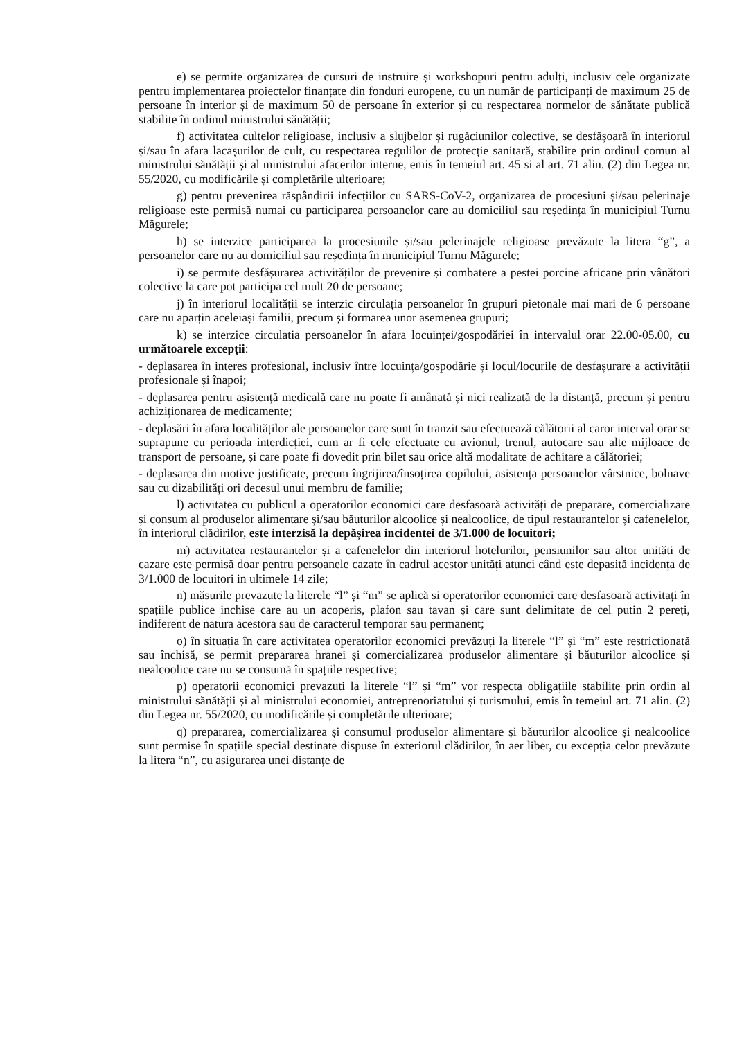e) se permite organizarea de cursuri de instruire și workshopuri pentru adulți, inclusiv cele organizate pentru implementarea proiectelor finanțate din fonduri europene, cu un număr de participanți de maximum 25 de persoane în interior și de maximum 50 de persoane în exterior și cu respectarea normelor de sănătate publică stabilite în ordinul ministrului sănătății;
f) activitatea cultelor religioase, inclusiv a slujbelor și rugăciunilor colective, se desfășoară în interiorul și/sau în afara lacașurilor de cult, cu respectarea regulilor de protecție sanitară, stabilite prin ordinul comun al ministrului sănătății și al ministrului afacerilor interne, emis în temeiul art. 45 si al art. 71 alin. (2) din Legea nr. 55/2020, cu modificările și completările ulterioare;
g) pentru prevenirea răspândirii infecțiilor cu SARS-CoV-2, organizarea de procesiuni și/sau pelerinaje religioase este permisă numai cu participarea persoanelor care au domiciliul sau reședința în municipiul Turnu Măgurele;
h) se interzice participarea la procesiunile și/sau pelerinajele religioase prevăzute la litera “g”, a persoanelor care nu au domiciliul sau reședința în municipiul Turnu Măgurele;
i) se permite desfășurarea activităților de prevenire și combatere a pestei porcine africane prin vânători colective la care pot participa cel mult 20 de persoane;
j) în interiorul localității se interzic circulația persoanelor în grupuri pietonale mai mari de 6 persoane care nu aparțin aceleiași familii, precum și formarea unor asemenea grupuri;
k) se interzice circulatia persoanelor în afara locuinței/gospodăriei în intervalul orar 22.00-05.00, cu următoarele excepții:
- deplasarea în interes profesional, inclusiv între locuința/gospodărie și locul/locurile de desfașurare a activității profesionale și înapoi;
- deplasarea pentru asistență medicală care nu poate fi amânată și nici realizată de la distanță, precum și pentru achiziționarea de medicamente;
- deplasări în afara localităților ale persoanelor care sunt în tranzit sau efectuează călătorii al caror interval orar se suprapune cu perioada interdicției, cum ar fi cele efectuate cu avionul, trenul, autocare sau alte mijloace de transport de persoane, și care poate fi dovedit prin bilet sau orice altă modalitate de achitare a călătoriei;
- deplasarea din motive justificate, precum îngrijirea/însoțirea copilului, asistența persoanelor vârstnice, bolnave sau cu dizabilități ori decesul unui membru de familie;
l) activitatea cu publicul a operatorilor economici care desfasoară activități de preparare, comercializare și consum al produselor alimentare și/sau băuturilor alcoolice și nealcoolice, de tipul restaurantelor și cafenelelor, în interiorul clădirilor, este interzisă la depășirea incidentei de 3/1.000 de locuitori;
m) activitatea restaurantelor și a cafenelelor din interiorul hotelurilor, pensiunilor sau altor unităti de cazare este permisă doar pentru persoanele cazate în cadrul acestor unități atunci când este depasită incidența de 3/1.000 de locuitori in ultimele 14 zile;
n) măsurile prevazute la literele “l” și “m” se aplică si operatorilor economici care desfasoară activitați în spațiile publice inchise care au un acoperis, plafon sau tavan și care sunt delimitate de cel putin 2 pereți, indiferent de natura acestora sau de caracterul temporar sau permanent;
o) în situația în care activitatea operatorilor economici prevăzuți la literele “l” și “m” este restrictionată sau închisă, se permit prepararea hranei și comercializarea produselor alimentare și băuturilor alcoolice și nealcoolice care nu se consumă în spațiile respective;
p) operatorii economici prevazuti la literele “l” și “m” vor respecta obligațiile stabilite prin ordin al ministrului sănătății și al ministrului economiei, antreprenoriatului și turismului, emis în temeiul art. 71 alin. (2) din Legea nr. 55/2020, cu modificările și completările ulterioare;
q) prepararea, comercializarea și consumul produselor alimentare și băuturilor alcoolice și nealcoolice sunt permise în spațiile special destinate dispuse în exteriorul clădirilor, în aer liber, cu excepția celor prevăzute la litera “n”, cu asigurarea unei distanțe de